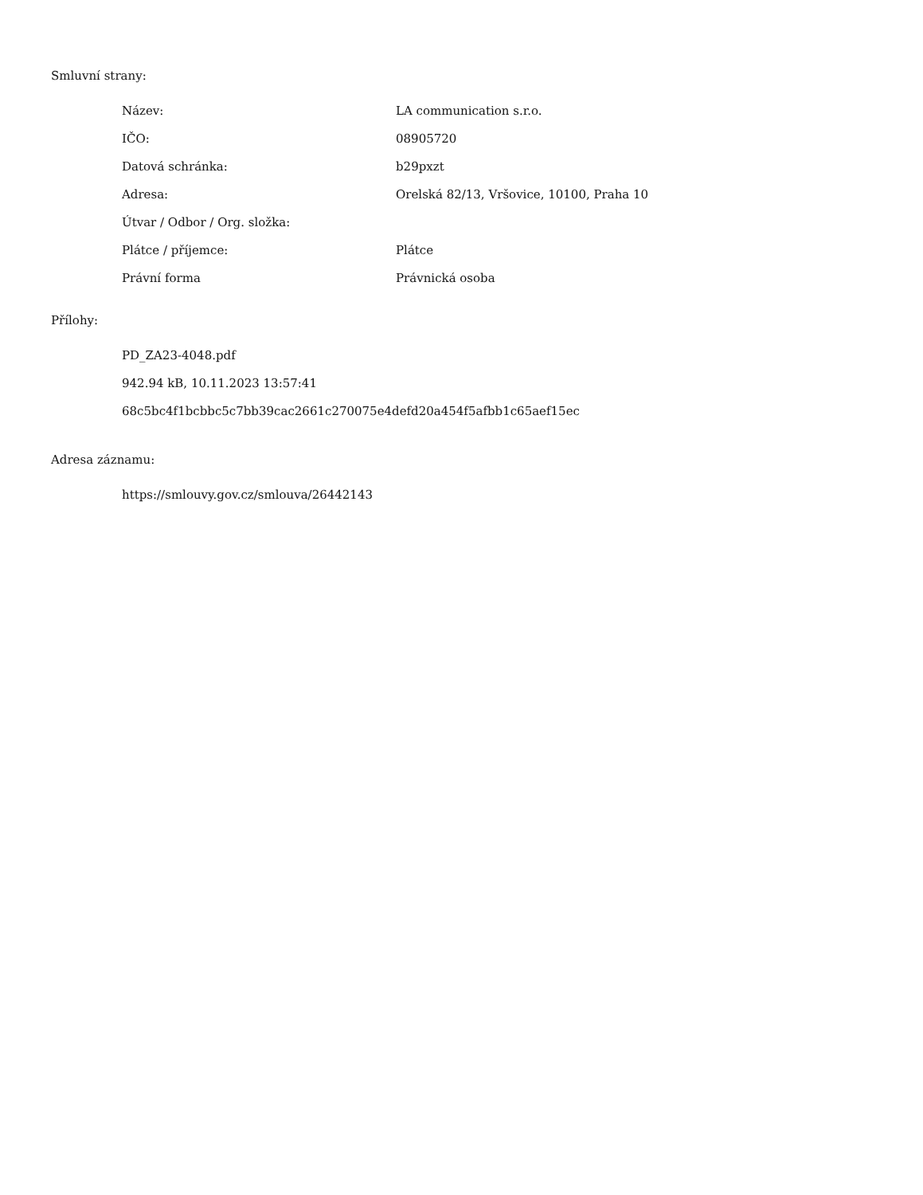Smluvní strany:
| Název: | LA communication s.r.o. |
| IČO: | 08905720 |
| Datová schránka: | b29pxzt |
| Adresa: | Orelská 82/13, Vršovice, 10100, Praha 10 |
| Útvar / Odbor / Org. složka: | |
| Plátce / příjemce: | Plátce |
| Právní forma | Právnická osoba |
Přílohy:
PD_ZA23-4048.pdf
942.94 kB, 10.11.2023 13:57:41
68c5bc4f1bcbbc5c7bb39cac2661c270075e4defd20a454f5afbb1c65aef15ec
Adresa záznamu:
https://smlouvy.gov.cz/smlouva/26442143